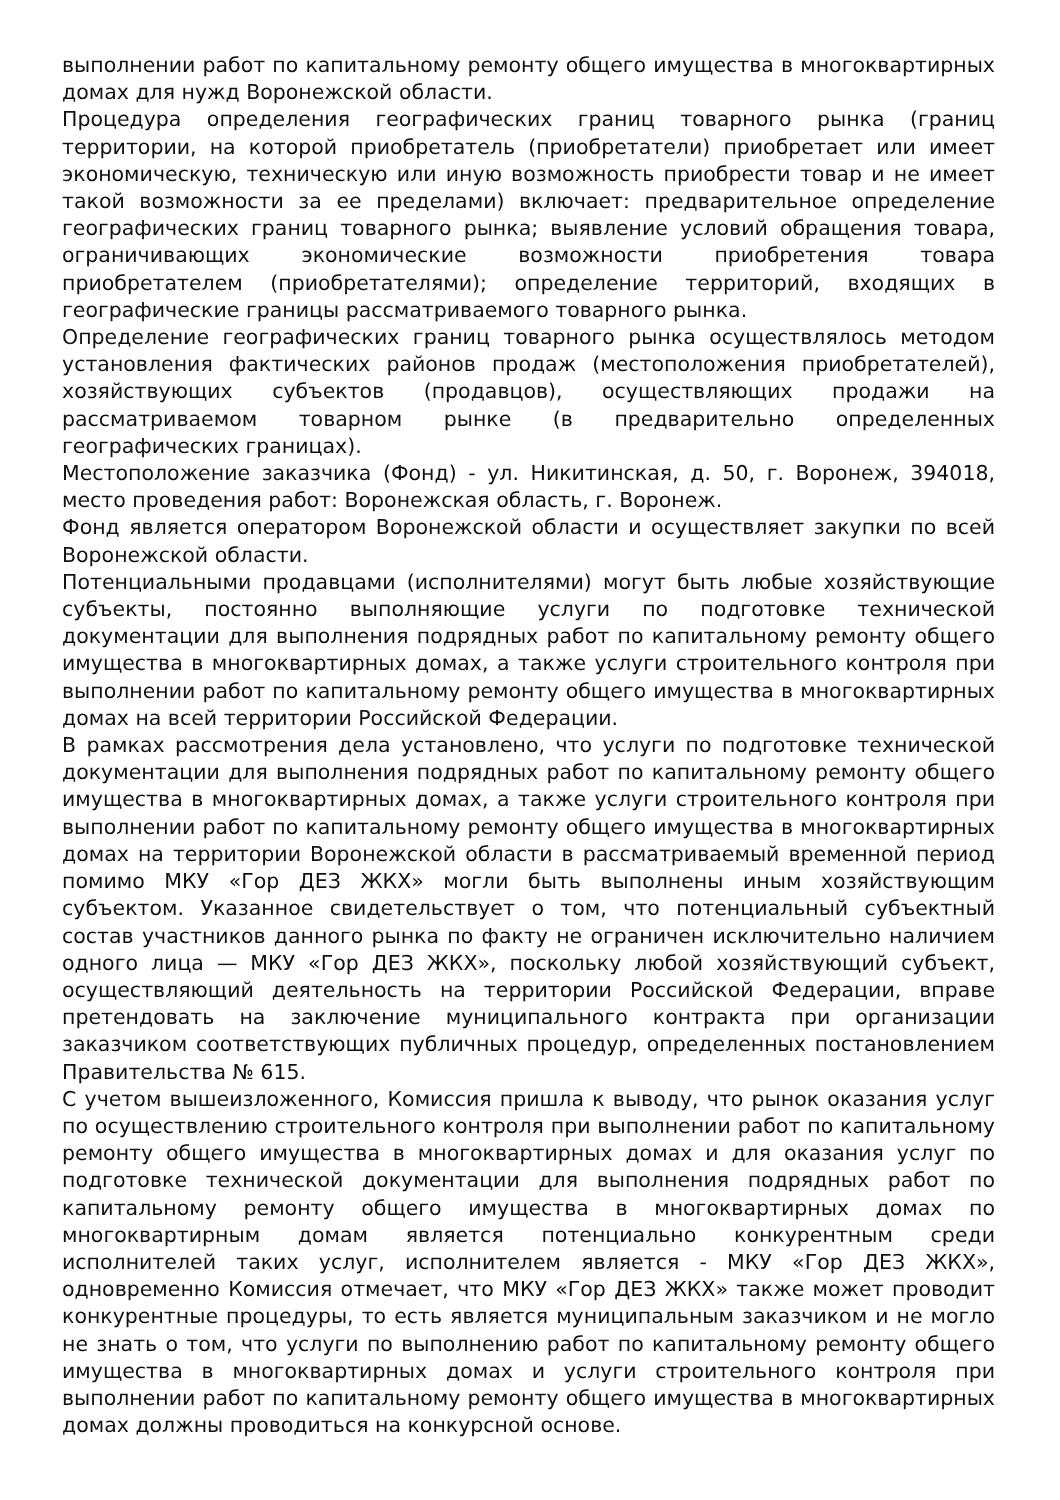выполнении работ по капитальному ремонту общего имущества в многоквартирных домах для нужд Воронежской области.
Процедура определения географических границ товарного рынка (границ территории, на которой приобретатель (приобретатели) приобретает или имеет экономическую, техническую или иную возможность приобрести товар и не имеет такой возможности за ее пределами) включает: предварительное определение географических границ товарного рынка; выявление условий обращения товара, ограничивающих экономические возможности приобретения товара приобретателем (приобретателями); определение территорий, входящих в географические границы рассматриваемого товарного рынка.
Определение географических границ товарного рынка осуществлялось методом установления фактических районов продаж (местоположения приобретателей), хозяйствующих субъектов (продавцов), осуществляющих продажи на рассматриваемом товарном рынке (в предварительно определенных географических границах).
Местоположение заказчика (Фонд) - ул. Никитинская, д. 50, г. Воронеж, 394018, место проведения работ: Воронежская область, г. Воронеж.
Фонд является оператором Воронежской области и осуществляет закупки по всей Воронежской области.
Потенциальными продавцами (исполнителями) могут быть любые хозяйствующие субъекты, постоянно выполняющие услуги по подготовке технической документации для выполнения подрядных работ по капитальному ремонту общего имущества в многоквартирных домах, а также услуги строительного контроля при выполнении работ по капитальному ремонту общего имущества в многоквартирных домах на всей территории Российской Федерации.
В рамках рассмотрения дела установлено, что услуги по подготовке технической документации для выполнения подрядных работ по капитальному ремонту общего имущества в многоквартирных домах, а также услуги строительного контроля при выполнении работ по капитальному ремонту общего имущества в многоквартирных домах на территории Воронежской области в рассматриваемый временной период помимо МКУ «Гор ДЕЗ ЖКХ» могли быть выполнены иным хозяйствующим субъектом. Указанное свидетельствует о том, что потенциальный субъектный состав участников данного рынка по факту не ограничен исключительно наличием одного лица — МКУ «Гор ДЕЗ ЖКХ», поскольку любой хозяйствующий субъект, осуществляющий деятельность на территории Российской Федерации, вправе претендовать на заключение муниципального контракта при организации заказчиком соответствующих публичных процедур, определенных постановлением Правительства № 615.
С учетом вышеизложенного, Комиссия пришла к выводу, что рынок оказания услуг по осуществлению строительного контроля при выполнении работ по капитальному ремонту общего имущества в многоквартирных домах и для оказания услуг по подготовке технической документации для выполнения подрядных работ по капитальному ремонту общего имущества в многоквартирных домах по многоквартирным домам является потенциально конкурентным среди исполнителей таких услуг, исполнителем является - МКУ «Гор ДЕЗ ЖКХ», одновременно Комиссия отмечает, что МКУ «Гор ДЕЗ ЖКХ» также может проводит конкурентные процедуры, то есть является муниципальным заказчиком и не могло не знать о том, что услуги по выполнению работ по капитальному ремонту общего имущества в многоквартирных домах и услуги строительного контроля при выполнении работ по капитальному ремонту общего имущества в многоквартирных домах должны проводиться на конкурсной основе.